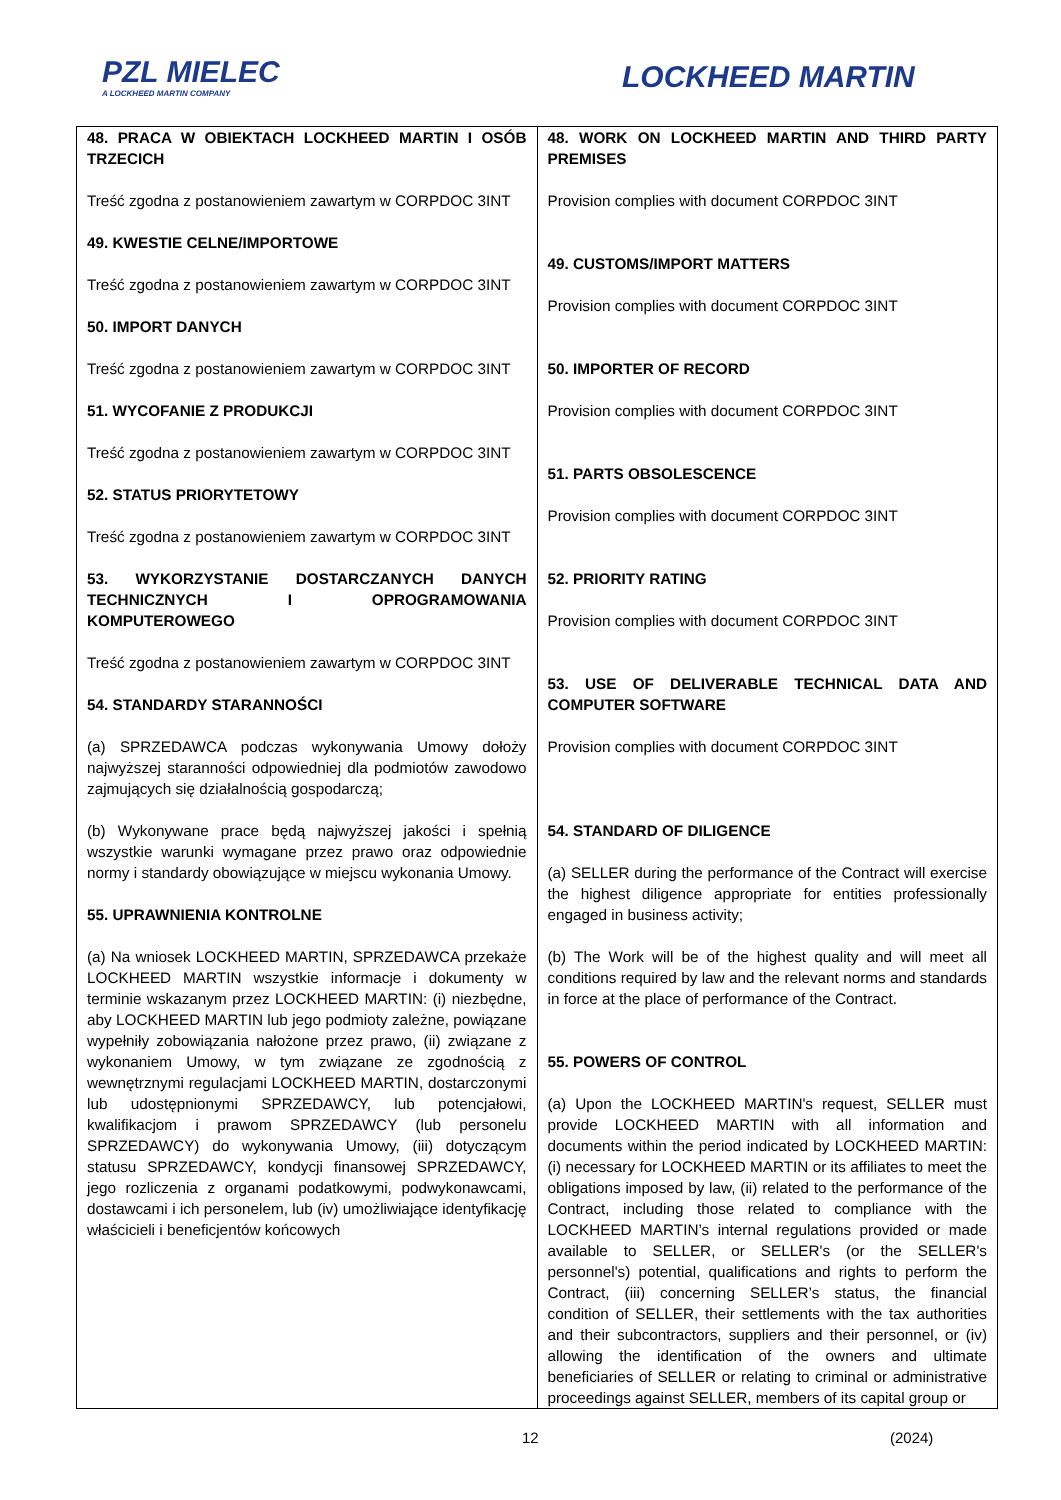PZL MIELEC
A LOCKHEED MARTIN COMPANY
LOCKHEED MARTIN
| 48. PRACA W OBIEKTACH LOCKHEED MARTIN I OSÓB TRZECICH Treść zgodna z postanowieniem zawartym w CORPDOC 3INT 49. KWESTIE CELNE/IMPORTOWE Treść zgodna z postanowieniem zawartym w CORPDOC 3INT 50. IMPORT DANYCH Treść zgodna z postanowieniem zawartym w CORPDOC 3INT 51. WYCOFANIE Z PRODUKCJI Treść zgodna z postanowieniem zawartym w CORPDOC 3INT 52. STATUS PRIORYTETOWY Treść zgodna z postanowieniem zawartym w CORPDOC 3INT 53. WYKORZYSTANIE DOSTARCZANYCH DANYCH TECHNICZNYCH I OPROGRAMOWANIA KOMPUTEROWEGO Treść zgodna z postanowieniem zawartym w CORPDOC 3INT 54. STANDARDY STARANNOŚCI (a) SPRZEDAWCA podczas wykonywania Umowy dołoży najwyższej staranności odpowiedniej dla podmiotów zawodowo zajmujących się działalnością gospodarczą; (b) Wykonywane prace będą najwyższej jakości i spełnią wszystkie warunki wymagane przez prawo oraz odpowiednie normy i standardy obowiązujące w miejscu wykonania Umowy. 55. UPRAWNIENIA KONTROLNE (a) Na wniosek LOCKHEED MARTIN, SPRZEDAWCA przekaże LOCKHEED MARTIN wszystkie informacje i dokumenty w terminie wskazanym przez LOCKHEED MARTIN: (i) niezbędne, aby LOCKHEED MARTIN lub jego podmioty zależne, powiązane wypełniły zobowiązania nałożone przez prawo, (ii) związane z wykonaniem Umowy, w tym związane ze zgodnością z wewnętrznymi regulacjami LOCKHEED MARTIN, dostarczonymi lub udostępnionymi SPRZEDAWCY, lub potencjałowi, kwalifikacjom i prawom SPRZEDAWCY (lub personelu SPRZEDAWCY) do wykonywania Umowy, (iii) dotyczącym statusu SPRZEDAWCY, kondycji finansowej SPRZEDAWCY, jego rozliczenia z organami podatkowymi, podwykonawcami, dostawcami i ich personelem, lub (iv) umożliwiające identyfikację właścicieli i beneficjentów końcowych | 48. WORK ON LOCKHEED MARTIN AND THIRD PARTY PREMISES Provision complies with document CORPDOC 3INT 49. CUSTOMS/IMPORT MATTERS Provision complies with document CORPDOC 3INT 50. IMPORTER OF RECORD Provision complies with document CORPDOC 3INT 51. PARTS OBSOLESCENCE Provision complies with document CORPDOC 3INT 52. PRIORITY RATING Provision complies with document CORPDOC 3INT 53. USE OF DELIVERABLE TECHNICAL DATA AND COMPUTER SOFTWARE Provision complies with document CORPDOC 3INT 54. STANDARD OF DILIGENCE (a) SELLER during the performance of the Contract will exercise the highest diligence appropriate for entities professionally engaged in business activity; (b) The Work will be of the highest quality and will meet all conditions required by law and the relevant norms and standards in force at the place of performance of the Contract. 55. POWERS OF CONTROL (a) Upon the LOCKHEED MARTIN's request, SELLER must provide LOCKHEED MARTIN with all information and documents within the period indicated by LOCKHEED MARTIN: (i) necessary for LOCKHEED MARTIN or its affiliates to meet the obligations imposed by law, (ii) related to the performance of the Contract, including those related to compliance with the LOCKHEED MARTIN’s internal regulations provided or made available to SELLER, or SELLER's (or the SELLER's personnel's) potential, qualifications and rights to perform the Contract, (iii) concerning SELLER’s status, the financial condition of SELLER, their settlements with the tax authorities and their subcontractors, suppliers and their personnel, or (iv) allowing the identification of the owners and ultimate beneficiaries of SELLER or relating to criminal or administrative proceedings against SELLER, members of its capital group or |
12 (2024)